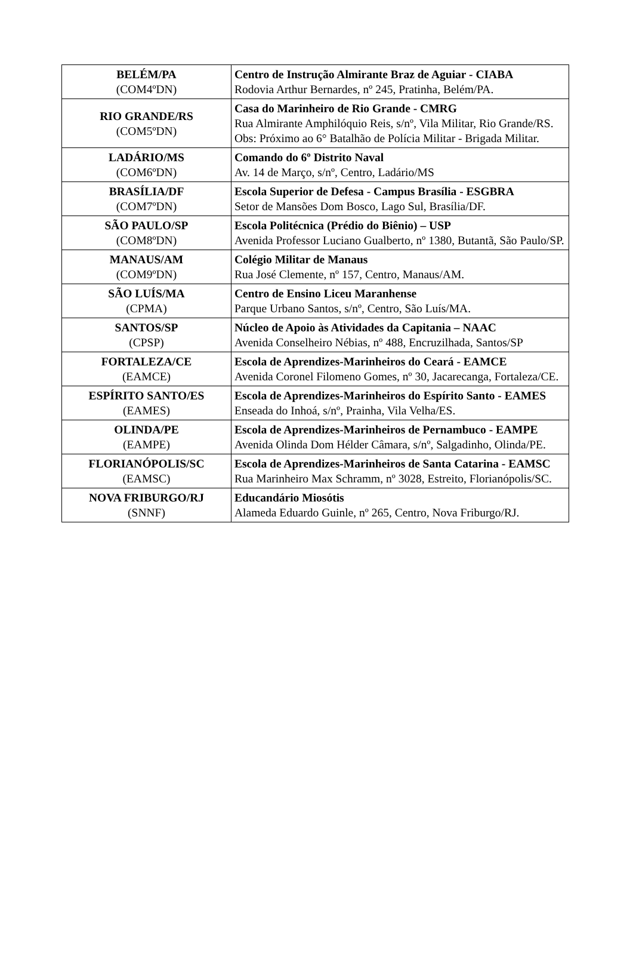| BELÉM/PA (COM4ºDN) | Centro de Instrução Almirante Braz de Aguiar - CIABA Rodovia Arthur Bernardes, nº 245, Pratinha, Belém/PA. |
| RIO GRANDE/RS (COM5ºDN) | Casa do Marinheiro de Rio Grande - CMRG Rua Almirante Amphilóquio Reis, s/nº, Vila Militar, Rio Grande/RS. Obs: Próximo ao 6° Batalhão de Polícia Militar - Brigada Militar. |
| LADÁRIO/MS (COM6ºDN) | Comando do 6º Distrito Naval Av. 14 de Março, s/nº, Centro, Ladário/MS |
| BRASÍLIA/DF (COM7ºDN) | Escola Superior de Defesa - Campus Brasília - ESGBRA Setor de Mansões Dom Bosco, Lago Sul, Brasília/DF. |
| SÃO PAULO/SP (COM8ºDN) | Escola Politécnica (Prédio do Biênio) – USP Avenida Professor Luciano Gualberto, nº 1380, Butantã, São Paulo/SP. |
| MANAUS/AM (COM9ºDN) | Colégio Militar de Manaus Rua José Clemente, nº 157, Centro, Manaus/AM. |
| SÃO LUÍS/MA (CPMA) | Centro de Ensino Liceu Maranhense Parque Urbano Santos, s/nº, Centro, São Luís/MA. |
| SANTOS/SP (CPSP) | Núcleo de Apoio às Atividades da Capitania – NAAC Avenida Conselheiro Nébias, nº 488, Encruzilhada, Santos/SP |
| FORTALEZA/CE (EAMCE) | Escola de Aprendizes-Marinheiros do Ceará - EAMCE Avenida Coronel Filomeno Gomes, nº 30, Jacarecanga, Fortaleza/CE. |
| ESPÍRITO SANTO/ES (EAMES) | Escola de Aprendizes-Marinheiros do Espírito Santo - EAMES Enseada do Inhoá, s/nº, Prainha, Vila Velha/ES. |
| OLINDA/PE (EAMPE) | Escola de Aprendizes-Marinheiros de Pernambuco - EAMPE Avenida Olinda Dom Hélder Câmara, s/nº, Salgadinho, Olinda/PE. |
| FLORIANÓPOLIS/SC (EAMSC) | Escola de Aprendizes-Marinheiros de Santa Catarina - EAMSC Rua Marinheiro Max Schramm, nº 3028, Estreito, Florianópolis/SC. |
| NOVA FRIBURGO/RJ (SNNF) | Educandário Miosótis Alameda Eduardo Guinle, nº 265, Centro, Nova Friburgo/RJ. |